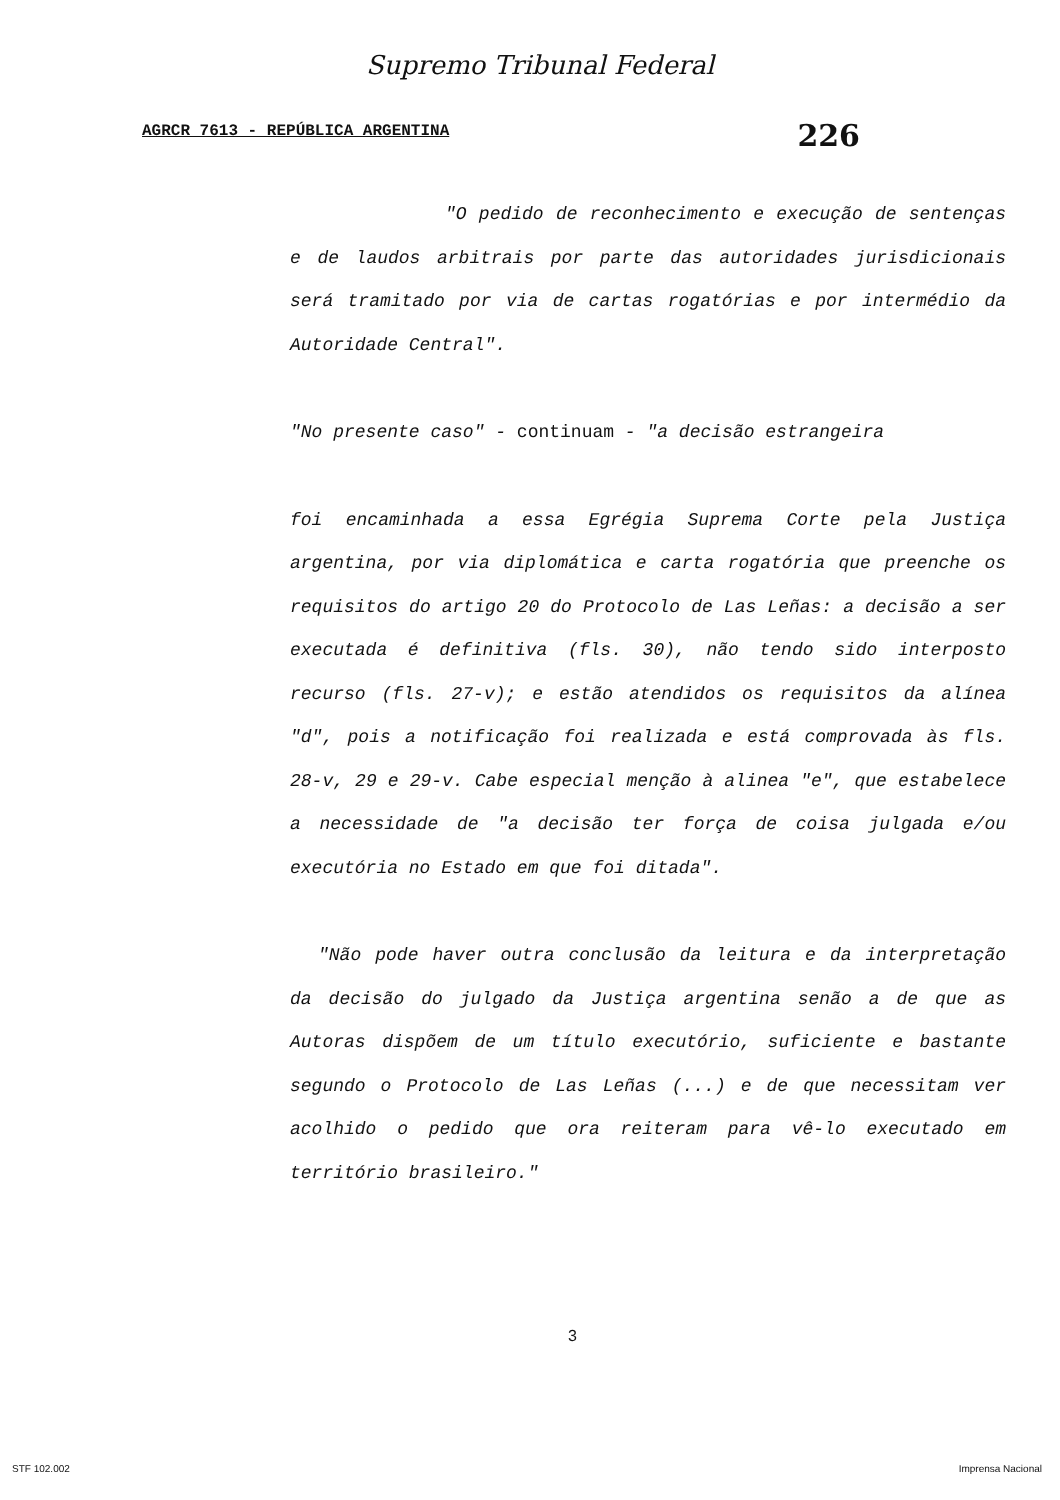Supremo Tribunal Federal
AGRCR 7613 - REPÚBLICA ARGENTINA 226
"O pedido de reconhecimento e execução de sentenças e de laudos arbitrais por parte das autoridades jurisdicionais será tramitado por via de cartas rogatórias e por intermédio da Autoridade Central".
"No presente caso" - continuam - "a decisão estrangeira
foi encaminhada a essa Egrégia Suprema Corte pela Justiça argentina, por via diplomática e carta rogatória que preenche os requisitos do artigo 20 do Protocolo de Las Leñas: a decisão a ser executada é definitiva (fls. 30), não tendo sido interposto recurso (fls. 27-v); e estão atendidos os requisitos da alínea "d", pois a notificação foi realizada e está comprovada às fls. 28-v, 29 e 29-v. Cabe especial menção à alinea "e", que estabelece a necessidade de "a decisão ter força de coisa julgada e/ou executória no Estado em que foi ditada".
"Não pode haver outra conclusão da leitura e da interpretação da decisão do julgado da Justiça argentina senão a de que as Autoras dispõem de um título executório, suficiente e bastante segundo o Protocolo de Las Leñas (...) e de que necessitam ver acolhido o pedido que ora reiteram para vê-lo executado em território brasileiro."
3
STF 102.002 Imprensa Nacional